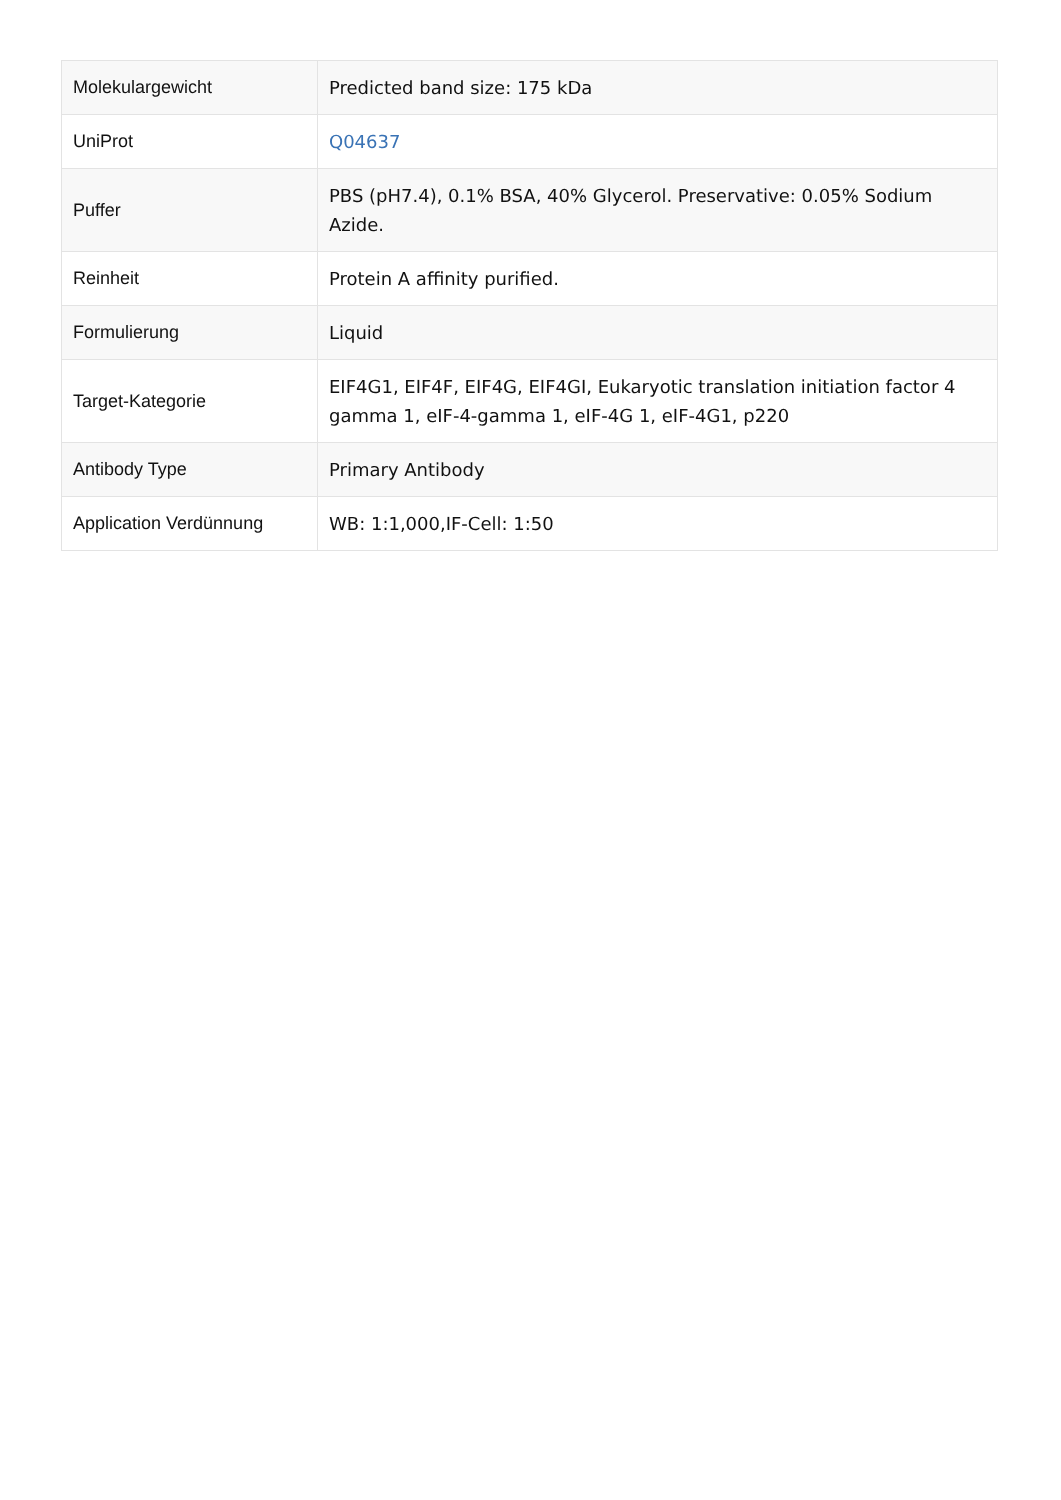| Molekulargewicht | Predicted band size: 175 kDa |
| UniProt | Q04637 |
| Puffer | PBS (pH7.4), 0.1% BSA, 40% Glycerol. Preservative: 0.05% Sodium Azide. |
| Reinheit | Protein A affinity purified. |
| Formulierung | Liquid |
| Target-Kategorie | EIF4G1, EIF4F, EIF4G, EIF4GI, Eukaryotic translation initiation factor 4 gamma 1, eIF-4-gamma 1, eIF-4G 1, eIF-4G1, p220 |
| Antibody Type | Primary Antibody |
| Application Verdünnung | WB: 1:1,000,IF-Cell: 1:50 |